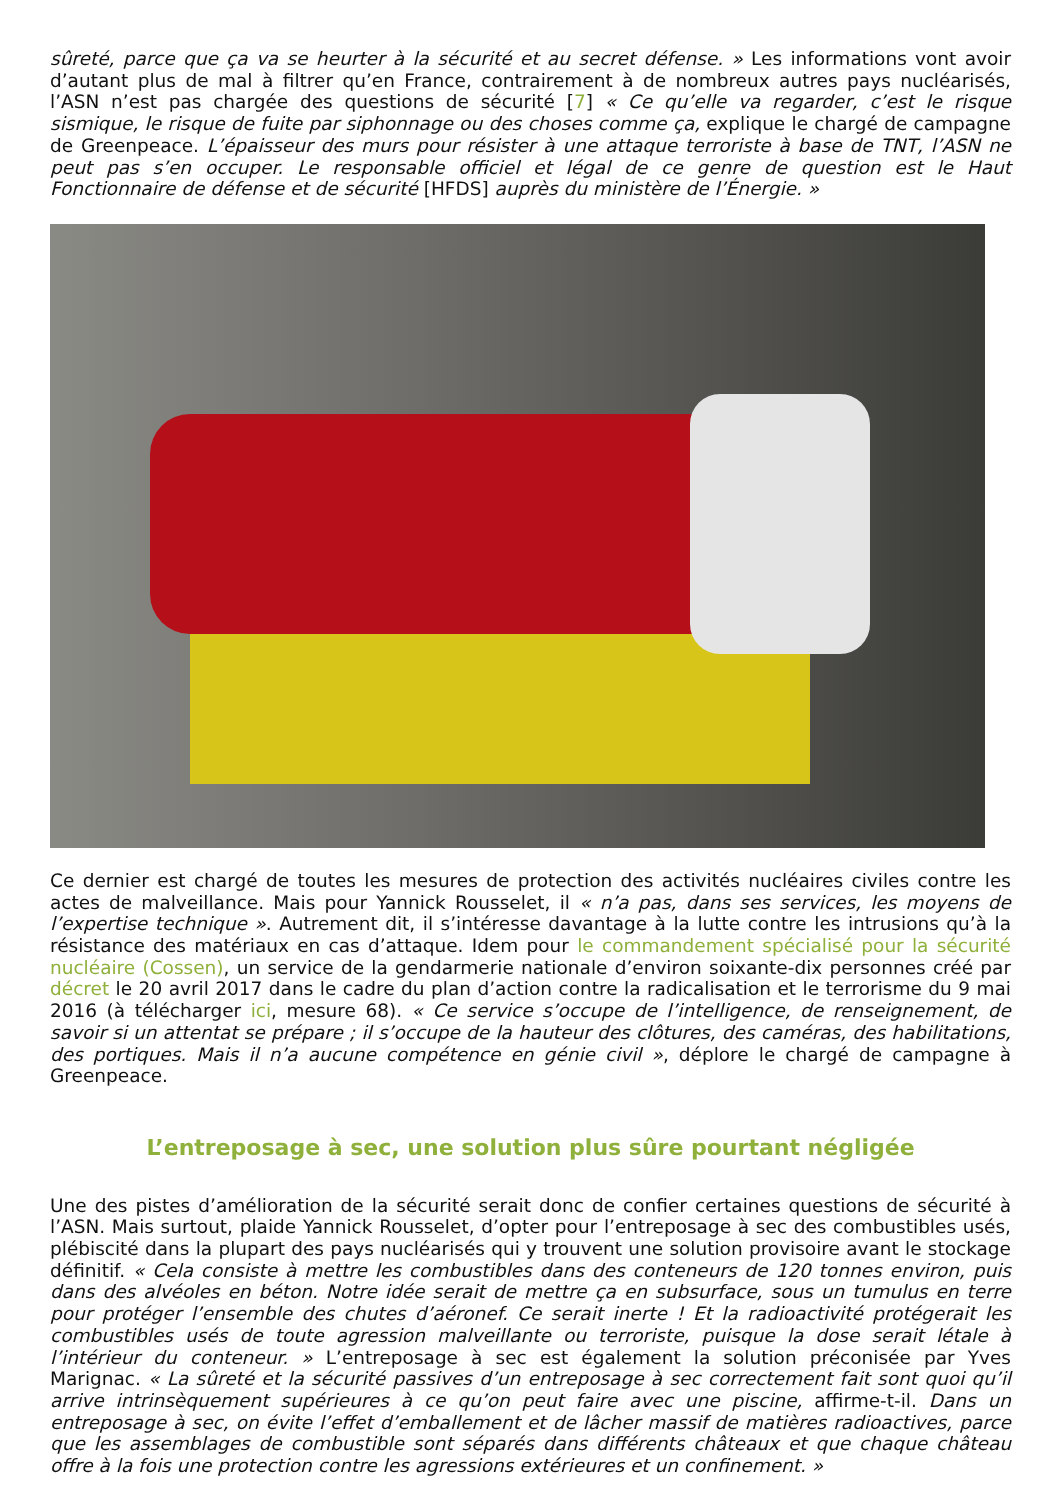sûreté, parce que ça va se heurter à la sécurité et au secret défense. » Les informations vont avoir d’autant plus de mal à filtrer qu’en France, contrairement à de nombreux autres pays nucléarisés, l’ASN n’est pas chargée des questions de sécurité [7] « Ce qu’elle va regarder, c’est le risque sismique, le risque de fuite par siphonnage ou des choses comme ça, explique le chargé de campagne de Greenpeace. L’épaisseur des murs pour résister à une attaque terroriste à base de TNT, l’ASN ne peut pas s’en occuper. Le responsable officiel et légal de ce genre de question est le Haut Fonctionnaire de défense et de sécurité [HFDS] auprès du ministère de l’Énergie. »
Ce dernier est chargé de toutes les mesures de protection des activités nucléaires civiles contre les actes de malveillance. Mais pour Yannick Rousselet, il « n’a pas, dans ses services, les moyens de l’expertise technique ». Autrement dit, il s’intéresse davantage à la lutte contre les intrusions qu’à la résistance des matériaux en cas d’attaque. Idem pour le commandement spécialisé pour la sécurité nucléaire (Cossen), un service de la gendarmerie nationale d’environ soixante-dix personnes créé par décret le 20 avril 2017 dans le cadre du plan d’action contre la radicalisation et le terrorisme du 9 mai 2016 (à télécharger ici, mesure 68). « Ce service s’occupe de l’intelligence, de renseignement, de savoir si un attentat se prépare ; il s’occupe de la hauteur des clôtures, des caméras, des habilitations, des portiques. Mais il n’a aucune compétence en génie civil », déplore le chargé de campagne à Greenpeace.
L’entreposage à sec, une solution plus sûre pourtant négligée
Une des pistes d’amélioration de la sécurité serait donc de confier certaines questions de sécurité à l’ASN. Mais surtout, plaide Yannick Rousselet, d’opter pour l’entreposage à sec des combustibles usés, plébiscité dans la plupart des pays nucléarisés qui y trouvent une solution provisoire avant le stockage définitif. « Cela consiste à mettre les combustibles dans des conteneurs de 120 tonnes environ, puis dans des alvéoles en béton. Notre idée serait de mettre ça en subsurface, sous un tumulus en terre pour protéger l’ensemble des chutes d’aéronef. Ce serait inerte ! Et la radioactivité protégerait les combustibles usés de toute agression malveillante ou terroriste, puisque la dose serait létale à l’intérieur du conteneur. » L’entreposage à sec est également la solution préconisée par Yves Marignac. « La sûreté et la sécurité passives d’un entreposage à sec correctement fait sont quoi qu’il arrive intrinsèquement supérieures à ce qu’on peut faire avec une piscine, affirme-t-il. Dans un entreposage à sec, on évite l’effet d’emballement et de lâcher massif de matières radioactives, parce que les assemblages de combustible sont séparés dans différents châteaux et que chaque château offre à la fois une protection contre les agressions extérieures et un confinement. »